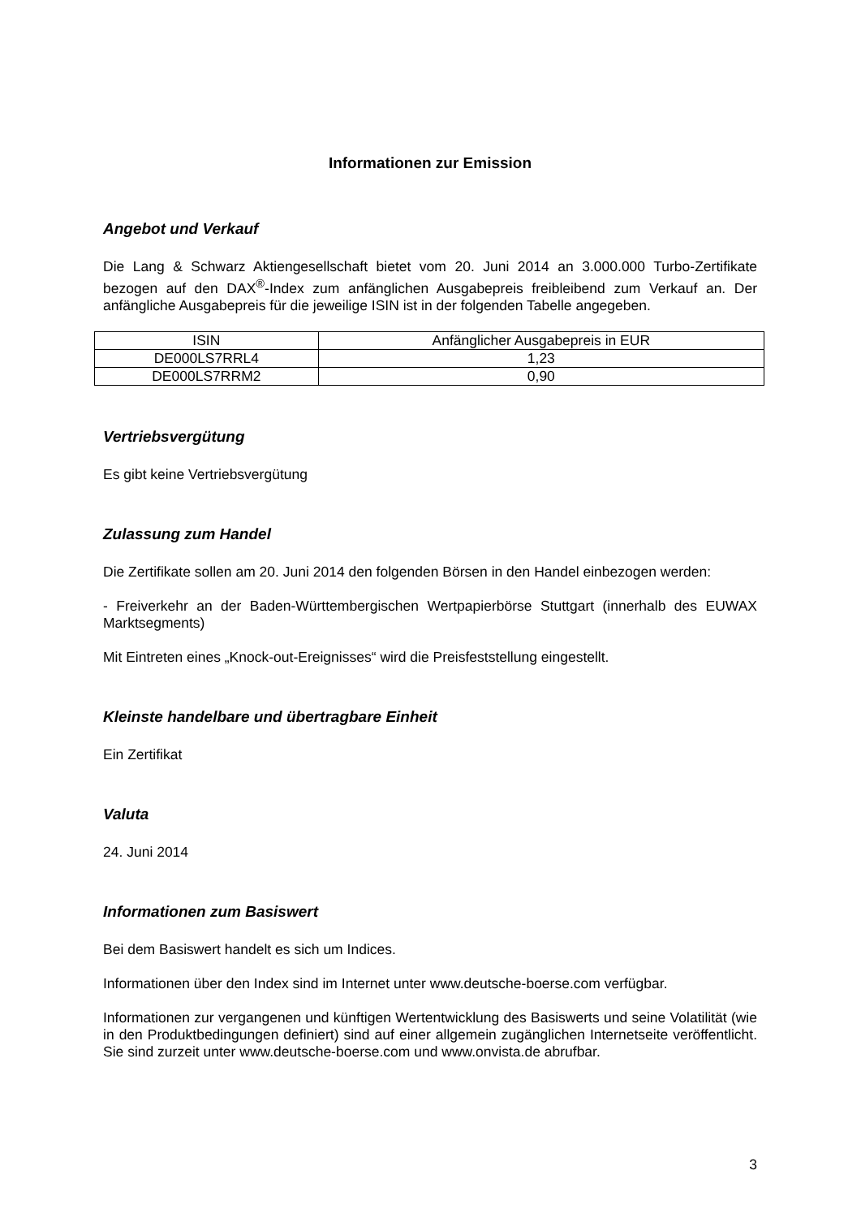Informationen zur Emission
Angebot und Verkauf
Die Lang & Schwarz Aktiengesellschaft bietet vom 20. Juni 2014 an 3.000.000 Turbo-Zertifikate bezogen auf den DAX<sup>®</sup>-Index zum anfänglichen Ausgabepreis freibleibend zum Verkauf an. Der anfängliche Ausgabepreis für die jeweilige ISIN ist in der folgenden Tabelle angegeben.
| ISIN | Anfänglicher Ausgabepreis in EUR |
| DE000LS7RRL4 | 1,23 |
| DE000LS7RRM2 | 0,90 |
Vertriebsvergütung
Es gibt keine Vertriebsvergütung
Zulassung zum Handel
Die Zertifikate sollen am 20. Juni 2014 den folgenden Börsen in den Handel einbezogen werden:
- Freiverkehr an der Baden-Württembergischen Wertpapierbörse Stuttgart (innerhalb des EUWAX Marktsegments)
Mit Eintreten eines „Knock-out-Ereignisses“ wird die Preisfeststellung eingestellt.
Kleinste handelbare und übertragbare Einheit
Ein Zertifikat
Valuta
24. Juni 2014
Informationen zum Basiswert
Bei dem Basiswert handelt es sich um Indices.
Informationen über den Index sind im Internet unter www.deutsche-boerse.com verfügbar.
Informationen zur vergangenen und künftigen Wertentwicklung des Basiswerts und seine Volatilität (wie in den Produktbedingungen definiert) sind auf einer allgemein zugänglichen Internetseite veröffentlicht. Sie sind zurzeit unter www.deutsche-boerse.com und www.onvista.de abrufbar.
3